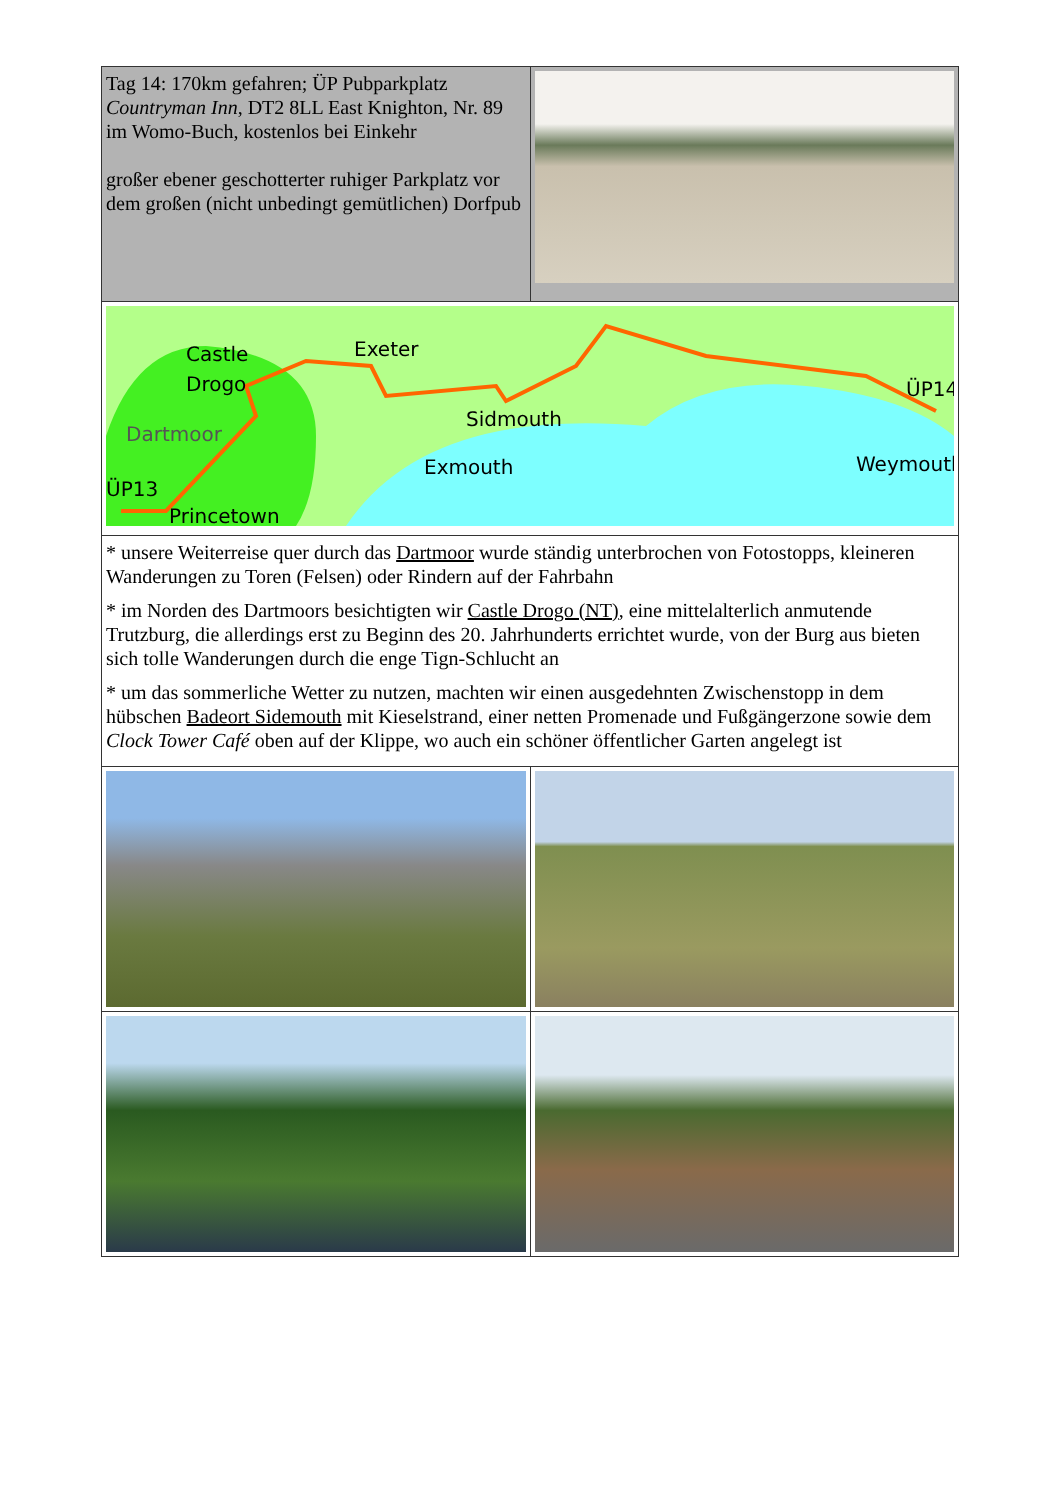| Tag 14: 170km gefahren; ÜP Pubparkplatz Countryman Inn , DT2 8LL East Knighton, Nr. 89 im Womo-Buch, kostenlos bei Einkehr großer ebener geschotterter ruhiger Parkplatz vor dem großen (nicht unbedingt gemütlichen) Dorfpub | |
| Castle Drogo Exeter Sidmouth ÜP14 Dartmoor Exmouth Weymouth ÜP13 Princetown | |
| * unsere Weiterreise quer durch das Dartmoor wurde ständig unterbrochen von Fotostopps, kleineren Wanderungen zu Toren (Felsen) oder Rindern auf der Fahrbahn * im Norden des Dartmoors besichtigten wir Castle Drogo (NT) , eine mittelalterlich anmutende Trutzburg, die allerdings erst zu Beginn des 20. Jahrhunderts errichtet wurde, von der Burg aus bieten sich tolle Wanderungen durch die enge Tign-Schlucht an * um das sommerliche Wetter zu nutzen, machten wir einen ausgedehnten Zwischenstopp in dem hübschen Badeort Sidemouth mit Kieselstrand, einer netten Promenade und Fußgängerzone sowie dem Clock Tower Café oben auf der Klippe, wo auch ein schöner öffentlicher Garten angelegt ist | |